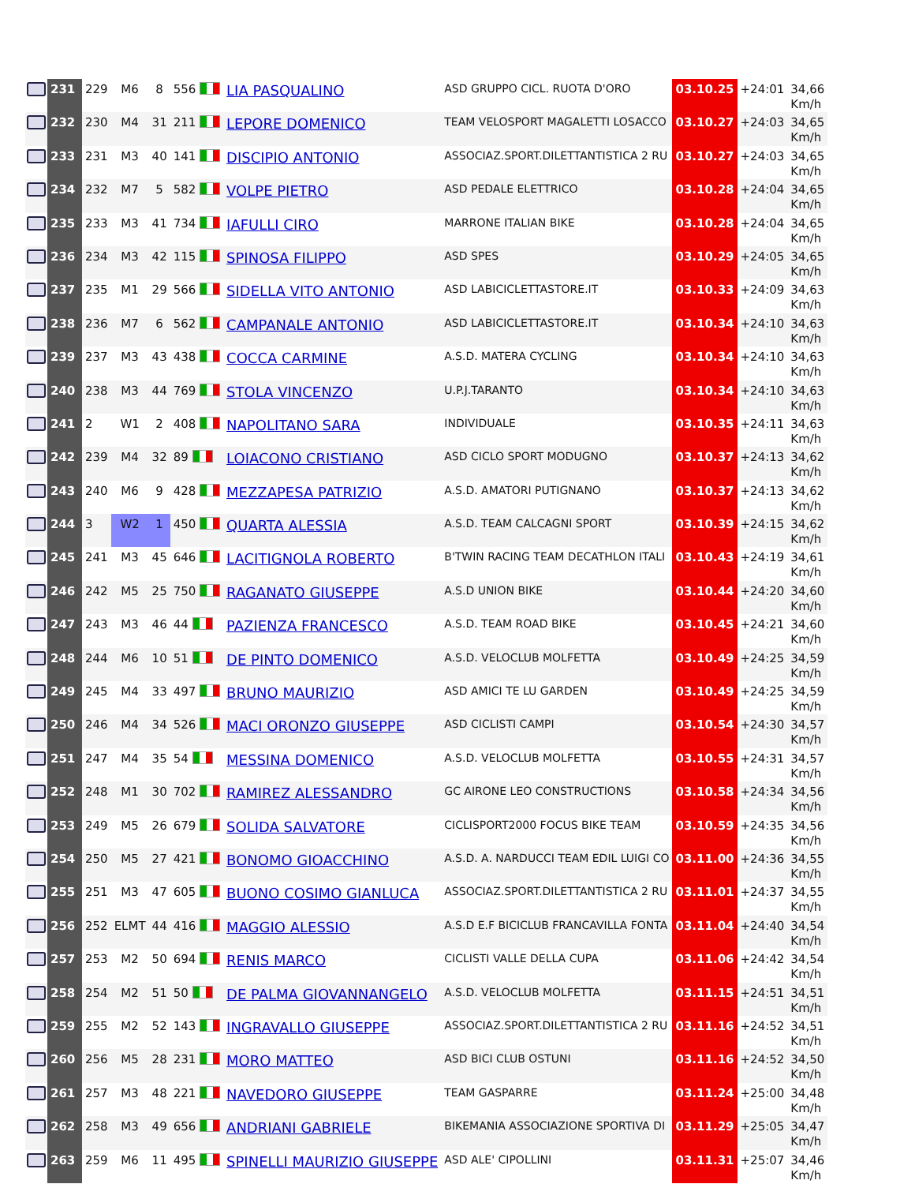| | 231 | 229 | M6 | 8 | 556 | LIA PASQUALINO | ASD GRUPPO CICL. RUOTA D'ORO | 03.10.25 | +24:01 | 34,66 Km/h |
| | 232 | 230 | M4 | 31 | 211 | LEPORE DOMENICO | TEAM VELOSPORT MAGALETTI LOSACCO | 03.10.27 | +24:03 | 34,65 Km/h |
| | 233 | 231 | M3 | 40 | 141 | DISCIPIO ANTONIO | ASSOCIAZ.SPORT.DILETTANTISTICA 2 RU | 03.10.27 | +24:03 | 34,65 Km/h |
| | 234 | 232 | M7 | 5 | 582 | VOLPE PIETRO | ASD PEDALE ELETTRICO | 03.10.28 | +24:04 | 34,65 Km/h |
| | 235 | 233 | M3 | 41 | 734 | IAFULLI CIRO | MARRONE ITALIAN BIKE | 03.10.28 | +24:04 | 34,65 Km/h |
| | 236 | 234 | M3 | 42 | 115 | SPINOSA FILIPPO | ASD SPES | 03.10.29 | +24:05 | 34,65 Km/h |
| | 237 | 235 | M1 | 29 | 566 | SIDELLA VITO ANTONIO | ASD LABICICLETTASTORE.IT | 03.10.33 | +24:09 | 34,63 Km/h |
| | 238 | 236 | M7 | 6 | 562 | CAMPANALE ANTONIO | ASD LABICICLETTASTORE.IT | 03.10.34 | +24:10 | 34,63 Km/h |
| | 239 | 237 | M3 | 43 | 438 | COCCA CARMINE | A.S.D. MATERA CYCLING | 03.10.34 | +24:10 | 34,63 Km/h |
| | 240 | 238 | M3 | 44 | 769 | STOLA VINCENZO | U.P.J.TARANTO | 03.10.34 | +24:10 | 34,63 Km/h |
| | 241 | 2 | W1 | 2 | 408 | NAPOLITANO SARA | INDIVIDUALE | 03.10.35 | +24:11 | 34,63 Km/h |
| | 242 | 239 | M4 | 32 | 89 | LOIACONO CRISTIANO | ASD CICLO SPORT MODUGNO | 03.10.37 | +24:13 | 34,62 Km/h |
| | 243 | 240 | M6 | 9 | 428 | MEZZAPESA PATRIZIO | A.S.D. AMATORI PUTIGNANO | 03.10.37 | +24:13 | 34,62 Km/h |
| | 244 | 3 | W2 | 1 | 450 | QUARTA ALESSIA | A.S.D. TEAM CALCAGNI SPORT | 03.10.39 | +24:15 | 34,62 Km/h |
| | 245 | 241 | M3 | 45 | 646 | LACITIGNOLA ROBERTO | B'TWIN RACING TEAM DECATHLON ITALI | 03.10.43 | +24:19 | 34,61 Km/h |
| | 246 | 242 | M5 | 25 | 750 | RAGANATO GIUSEPPE | A.S.D UNION BIKE | 03.10.44 | +24:20 | 34,60 Km/h |
| | 247 | 243 | M3 | 46 | 44 | PAZIENZA FRANCESCO | A.S.D. TEAM ROAD BIKE | 03.10.45 | +24:21 | 34,60 Km/h |
| | 248 | 244 | M6 | 10 | 51 | DE PINTO DOMENICO | A.S.D. VELOCLUB MOLFETTA | 03.10.49 | +24:25 | 34,59 Km/h |
| | 249 | 245 | M4 | 33 | 497 | BRUNO MAURIZIO | ASD AMICI TE LU GARDEN | 03.10.49 | +24:25 | 34,59 Km/h |
| | 250 | 246 | M4 | 34 | 526 | MACI ORONZO GIUSEPPE | ASD CICLISTI CAMPI | 03.10.54 | +24:30 | 34,57 Km/h |
| | 251 | 247 | M4 | 35 | 54 | MESSINA DOMENICO | A.S.D. VELOCLUB MOLFETTA | 03.10.55 | +24:31 | 34,57 Km/h |
| | 252 | 248 | M1 | 30 | 702 | RAMIREZ ALESSANDRO | GC AIRONE LEO CONSTRUCTIONS | 03.10.58 | +24:34 | 34,56 Km/h |
| | 253 | 249 | M5 | 26 | 679 | SOLIDA SALVATORE | CICLISPORT2000 FOCUS BIKE TEAM | 03.10.59 | +24:35 | 34,56 Km/h |
| | 254 | 250 | M5 | 27 | 421 | BONOMO GIOACCHINO | A.S.D. A. NARDUCCI TEAM EDIL LUIGI CO | 03.11.00 | +24:36 | 34,55 Km/h |
| | 255 | 251 | M3 | 47 | 605 | BUONO COSIMO GIANLUCA | ASSOCIAZ.SPORT.DILETTANTISTICA 2 RU | 03.11.01 | +24:37 | 34,55 Km/h |
| | 256 | 252 | ELMT | 44 | 416 | MAGGIO ALESSIO | A.S.D E.F BICICLUB FRANCAVILLA FONTA | 03.11.04 | +24:40 | 34,54 Km/h |
| | 257 | 253 | M2 | 50 | 694 | RENIS MARCO | CICLISTI VALLE DELLA CUPA | 03.11.06 | +24:42 | 34,54 Km/h |
| | 258 | 254 | M2 | 51 | 50 | DE PALMA GIOVANNANGELO | A.S.D. VELOCLUB MOLFETTA | 03.11.15 | +24:51 | 34,51 Km/h |
| | 259 | 255 | M2 | 52 | 143 | INGRAVALLO GIUSEPPE | ASSOCIAZ.SPORT.DILETTANTISTICA 2 RU | 03.11.16 | +24:52 | 34,51 Km/h |
| | 260 | 256 | M5 | 28 | 231 | MORO MATTEO | ASD BICI CLUB OSTUNI | 03.11.16 | +24:52 | 34,50 Km/h |
| | 261 | 257 | M3 | 48 | 221 | NAVEDORO GIUSEPPE | TEAM GASPARRE | 03.11.24 | +25:00 | 34,48 Km/h |
| | 262 | 258 | M3 | 49 | 656 | ANDRIANI GABRIELE | BIKEMANIA ASSOCIAZIONE SPORTIVA DI | 03.11.29 | +25:05 | 34,47 Km/h |
| | 263 | 259 | M6 | 11 | 495 | SPINELLI MAURIZIO GIUSEPPE | ASD ALE' CIPOLLINI | 03.11.31 | +25:07 | 34,46 Km/h |